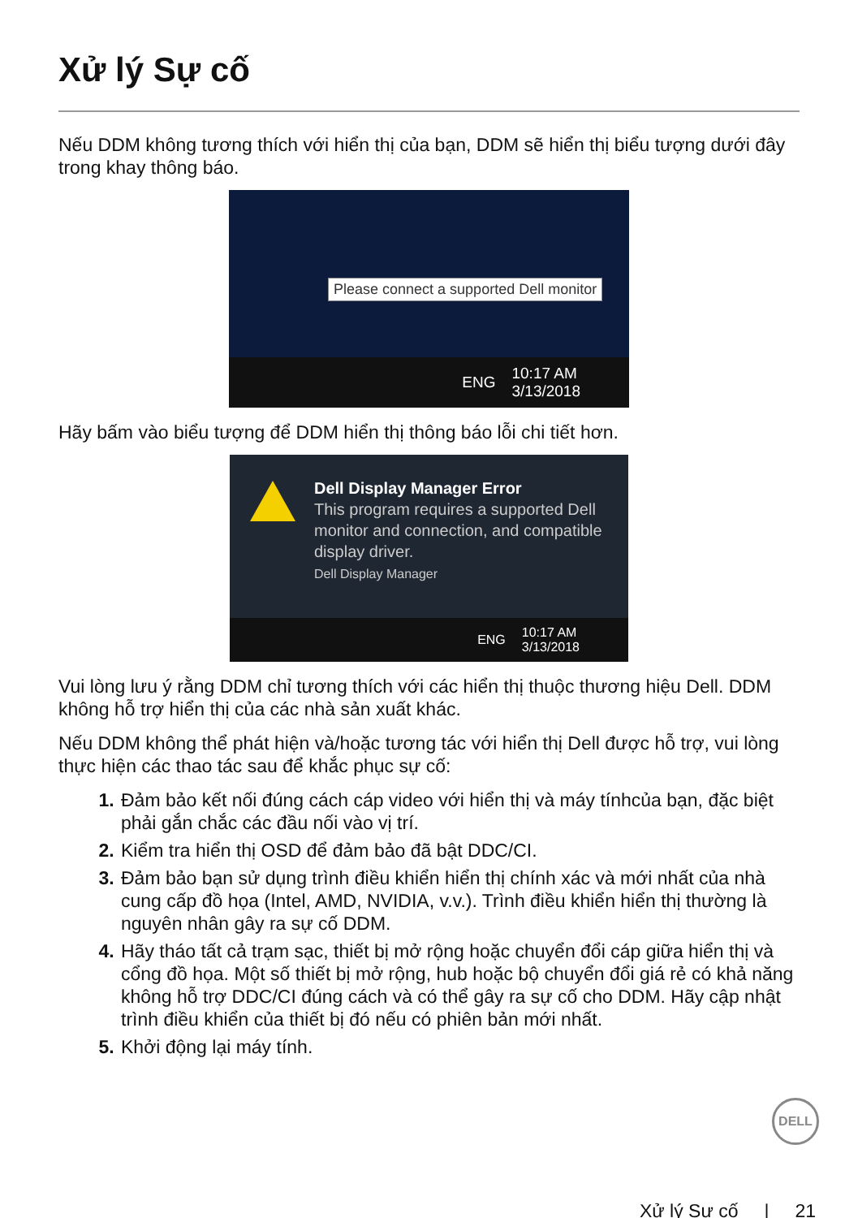Xử lý Sự cố
Nếu DDM không tương thích với hiển thị của bạn, DDM sẽ hiển thị biểu tượng dưới đây trong khay thông báo.
Please connect a supported Dell monitor
ENG 10:17 AM
3/13/2018
Hãy bấm vào biểu tượng để DDM hiển thị thông báo lỗi chi tiết hơn.
Dell Display Manager Error
This program requires a supported Dell monitor and connection, and compatible display driver.
Dell Display Manager
ENG 10:17 AM
3/13/2018
Vui lòng lưu ý rằng DDM chỉ tương thích với các hiển thị thuộc thương hiệu Dell. DDM không hỗ trợ hiển thị của các nhà sản xuất khác.
Nếu DDM không thể phát hiện và/hoặc tương tác với hiển thị Dell được hỗ trợ, vui lòng thực hiện các thao tác sau để khắc phục sự cố:
Đảm bảo kết nối đúng cách cáp video với hiển thị và máy tínhcủa bạn, đặc biệt phải gắn chắc các đầu nối vào vị trí.
Kiểm tra hiển thị OSD để đảm bảo đã bật DDC/CI.
Đảm bảo bạn sử dụng trình điều khiển hiển thị chính xác và mới nhất của nhà cung cấp đồ họa (Intel, AMD, NVIDIA, v.v.). Trình điều khiển hiển thị thường là nguyên nhân gây ra sự cố DDM.
Hãy tháo tất cả trạm sạc, thiết bị mở rộng hoặc chuyển đổi cáp giữa hiển thị và cổng đồ họa. Một số thiết bị mở rộng, hub hoặc bộ chuyển đổi giá rẻ có khả năng không hỗ trợ DDC/CI đúng cách và có thể gây ra sự cố cho DDM. Hãy cập nhật trình điều khiển của thiết bị đó nếu có phiên bản mới nhất.
Khởi động lại máy tính.
DELL
Xử lý Sự cố | 21